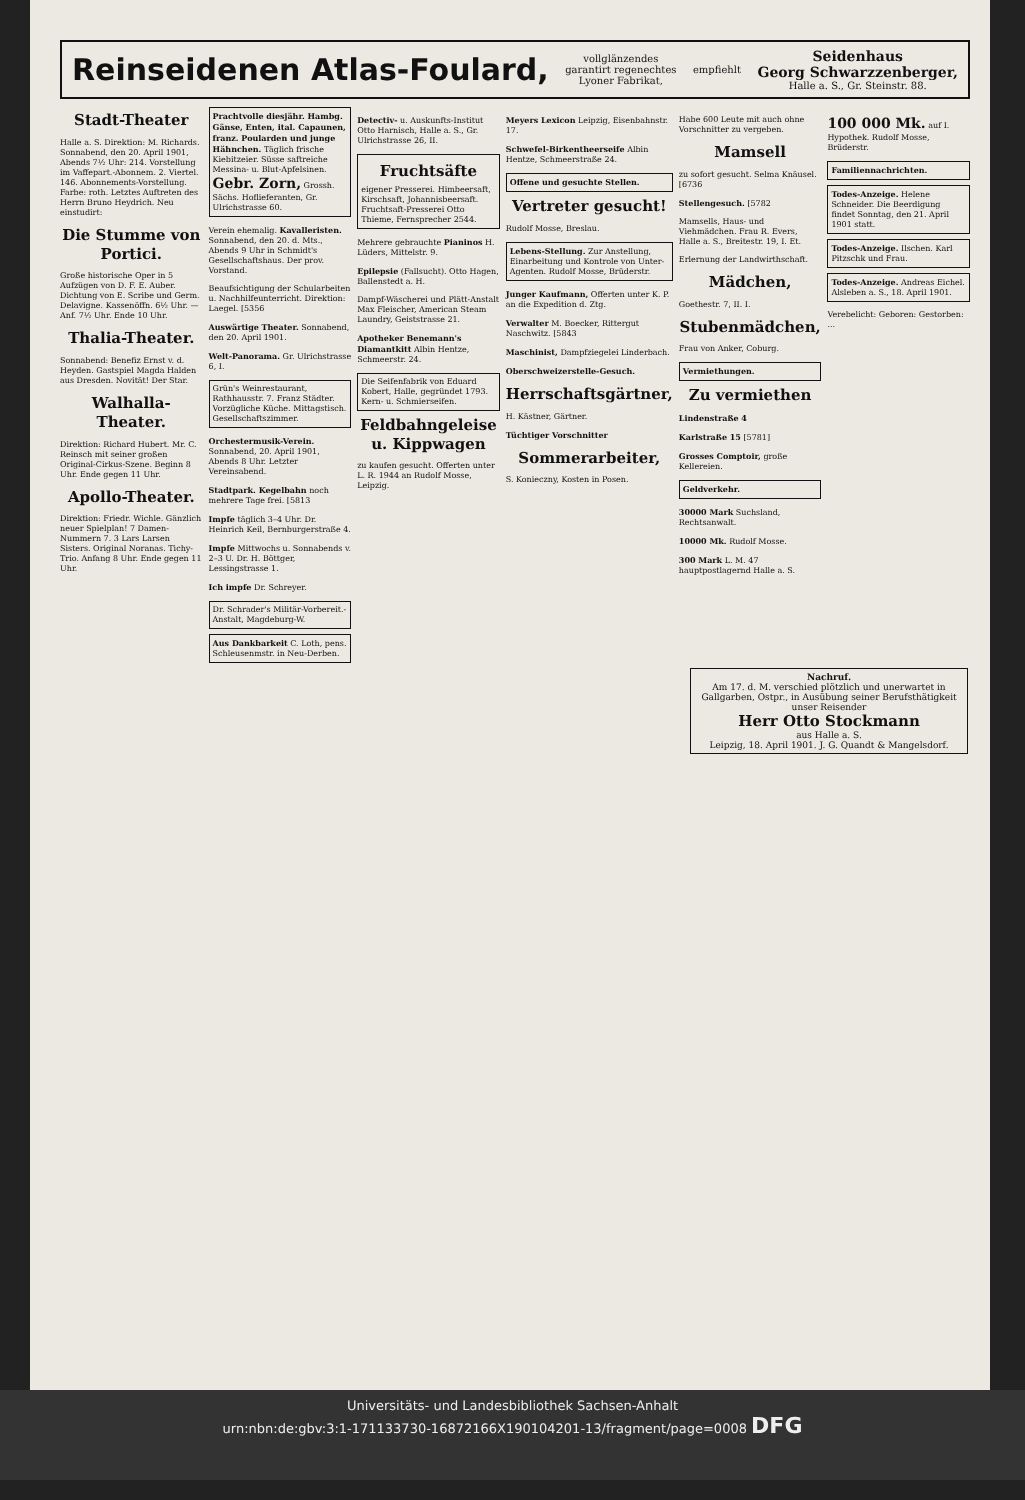Reinseidenen Atlas-Foulard, vollglänzendes
garantirt regenechtes
Lyoner Fabrikat, empfiehlt Seidenhaus
Georg Schwarzzenberger,
Halle a. S., Gr. Steinstr. 88.
Stadt-Theater
Halle a. S. Direktion: M. Richards. Sonnabend, den 20. April 1901, Abends 7½ Uhr: 214. Vorstellung im Vaffepart.-Abonnem. 2. Viertel. 146. Abonnements-Vorstellung. Farbe: roth. Letztes Auftreten des Herrn Bruno Heydrich. Neu einstudirt:
Die Stumme von Portici.
Große historische Oper in 5 Aufzügen von D. F. E. Auber. Dichtung von E. Scribe und Germ. Delavigne. Kassenöffn. 6½ Uhr. — Anf. 7½ Uhr. Ende 10 Uhr.
Thalia-Theater.
Sonnabend: Benefiz Ernst v. d. Heyden. Gastspiel Magda Halden aus Dresden. Novität! Der Star.
Walhalla-Theater.
Direktion: Richard Hubert. Mr. C. Reinsch mit seiner großen Original-Cirkus-Szene. Beginn 8 Uhr. Ende gegen 11 Uhr.
Apollo-Theater.
Direktion: Friedr. Wichle. Gänzlich neuer Spielplan! 7 Damen-Nummern 7. 3 Lars Larsen Sisters. Original Noranas. Tichy-Trio. Anfang 8 Uhr. Ende gegen 11 Uhr.
Prachtvolle diesjähr. Hambg. Gänse, Enten, ital. Capaunen, franz. Poularden und junge Hähnchen. Täglich frische Kiebitzeier. Süsse saftreiche Messina- u. Blut-Apfelsinen. Gebr. Zorn, Grossh. Sächs. Hoflieferanten, Gr. Ulrichstrasse 60.
Verein ehemalig. Kavalleristen. Sonnabend, den 20. d. Mts., Abends 9 Uhr in Schmidt's Gesellschaftshaus. Der prov. Vorstand.
Beaufsichtigung der Schularbeiten u. Nachhilfeunterricht. Direktion: Laegel. [5356
Auswärtige Theater. Sonnabend, den 20. April 1901.
Welt-Panorama. Gr. Ulrichstrasse 6, I.
Grün's Weinrestaurant, Rathhausstr. 7. Franz Städter. Vorzügliche Küche. Mittagstisch. Gesellschaftszimmer.
Orchestermusik-Verein. Sonnabend, 20. April 1901, Abends 8 Uhr. Letzter Vereinsabend.
Stadtpark. Kegelbahn noch mehrere Tage frei. [5813
Impfe täglich 3–4 Uhr. Dr. Heinrich Keil, Bernburgerstraße 4.
Impfe Mittwochs u. Sonnabends v. 2–3 U. Dr. H. Böttger, Lessingstrasse 1.
Ich impfe Dr. Schreyer.
Dr. Schrader's Militär-Vorbereit.-Anstalt, Magdeburg-W.
Aus Dankbarkeit C. Loth, pens. Schleusenmstr. in Neu-Derben.
Detectiv- u. Auskunfts-Institut Otto Harnisch, Halle a. S., Gr. Ulrichstrasse 26, II.
Fruchtsäfte
eigener Presserei. Himbeersaft, Kirschsaft, Johannisbeersaft. Fruchtsaft-Presserei Otto Thieme, Fernsprecher 2544.
Mehrere gebrauchte Pianinos H. Lüders, Mittelstr. 9.
Epilepsie (Fallsucht). Otto Hagen, Ballenstedt a. H.
Dampf-Wäscherei und Plätt-Anstalt Max Fleischer, American Steam Laundry, Geiststrasse 21.
Apotheker Benemann's Diamantkitt Albin Hentze, Schmeerstr. 24.
Die Seifenfabrik von Eduard Kobert, Halle, gegründet 1793. Kern- u. Schmierseifen.
Feldbahngeleise u. Kippwagen
zu kaufen gesucht. Offerten unter L. R. 1944 an Rudolf Mosse, Leipzig.
Meyers Lexicon Leipzig, Eisenbahnstr. 17.
Schwefel-Birkentheerseife Albin Hentze, Schmeerstraße 24.
Offene und gesuchte Stellen.
Vertreter gesucht!
Rudolf Mosse, Breslau.
Lebens-Stellung. Zur Anstellung, Einarbeitung und Kontrole von Unter-Agenten. Rudolf Mosse, Brüderstr.
Junger Kaufmann, Offerten unter K. P. an die Expedition d. Ztg.
Verwalter M. Boecker, Rittergut Naschwitz. [5843
Maschinist, Dampfziegelei Linderbach.
Oberschweizerstelle-Gesuch.
Herrschaftsgärtner,
H. Kästner, Gärtner.
Tüchtiger Vorschnitter
Sommerarbeiter,
S. Konieczny, Kosten in Posen.
Habe 600 Leute mit auch ohne Vorschnitter zu vergeben.
Mamsell
zu sofort gesucht. Selma Knäusel. [6736
Stellengesuch. [5782
Mamsells, Haus- und Viehmädchen. Frau R. Evers, Halle a. S., Breitestr. 19, I. Et.
Erlernung der Landwirthschaft.
Mädchen,
Goethestr. 7, II. I.
Stubenmädchen,
Frau von Anker, Coburg.
Vermiethungen.
Zu vermiethen
Lindenstraße 4
Karlstraße 15 [5781]
Grosses Comptoir, große Kellereien.
Geldverkehr.
30000 Mark Suchsland, Rechtsanwalt.
10000 Mk. Rudolf Mosse.
300 Mark L. M. 47 hauptpostlagernd Halle a. S.
100 000 Mk. auf I. Hypothek. Rudolf Mosse, Brüderstr.
Familiennachrichten.
Todes-Anzeige. Helene Schneider. Die Beerdigung findet Sonntag, den 21. April 1901 statt.
Todes-Anzeige. Ilschen. Karl Pitzschk und Frau.
Todes-Anzeige. Andreas Eichel. Alsleben a. S., 18. April 1901.
Verebelicht: Geboren: Gestorben: ...
Nachruf.
Am 17. d. M. verschied plötzlich und unerwartet in Gallgarben, Ostpr., in Ausübung seiner Berufsthätigkeit unser Reisender
Herr Otto Stockmann
aus Halle a. S.
Leipzig, 18. April 1901. J. G. Quandt & Mangelsdorf.
Universitäts- und Landesbibliothek Sachsen-Anhalt
urn:nbn:de:gbv:3:1-171133730-16872166X190104201-13/fragment/page=0008 DFG